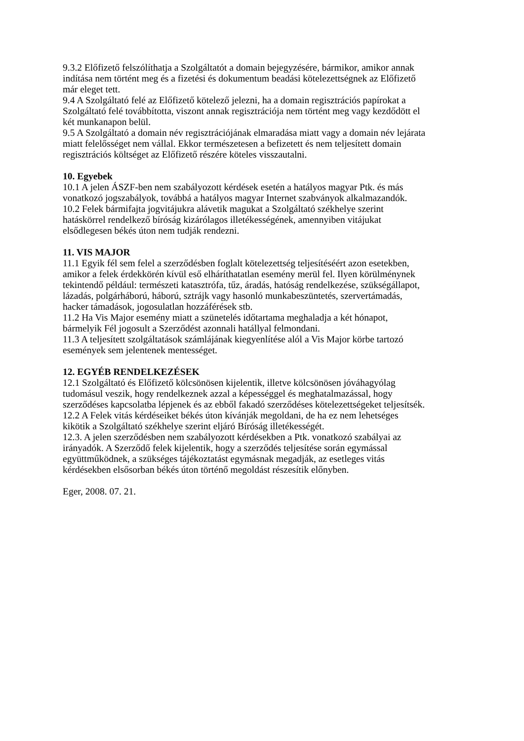9.3.2 Előfizető felszólíthatja a Szolgáltatót a domain bejegyzésére, bármikor, amikor annak
indítása nem történt meg és a fizetési és dokumentum beadási kötelezettségnek az Előfizető
már eleget tett.
9.4 A Szolgáltató felé az Előfizető kötelező jelezni, ha a domain regisztrációs papírokat a
Szolgáltató felé továbbította, viszont annak regisztrációja nem történt meg vagy kezdődött el
két munkanapon belül.
9.5 A Szolgáltató a domain név regisztrációjának elmaradása miatt vagy a domain név lejárata
miatt felelősséget nem vállal. Ekkor természetesen a befizetett és nem teljesített domain
regisztrációs költséget az Előfizető részére köteles visszautalni.
10. Egyebek
10.1 A jelen ÁSZF-ben nem szabályozott kérdések esetén a hatályos magyar Ptk. és más
vonatkozó jogszabályok, továbbá a hatályos magyar Internet szabványok alkalmazandók.
10.2 Felek bármifajta jogvitájukra alávetik magukat a Szolgáltató székhelye szerint
hatáskörrel rendelkező bíróság kizárólagos illetékességének, amennyiben vitájukat
elsődlegesen békés úton nem tudják rendezni.
11. VIS MAJOR
11.1 Egyik fél sem felel a szerződésben foglalt kötelezettség teljesítéséért azon esetekben,
amikor a felek érdekkörén kívül eső elháríthatatlan esemény merül fel. Ilyen körülménynek
tekintendő például: természeti katasztrófa, tűz, áradás, hatóság rendelkezése, szükségállapot,
lázadás, polgárháború, háború, sztrájk vagy hasonló munkabeszüntetés, szervertámadás,
hacker támadások, jogosulatlan hozzáférések stb.
11.2 Ha Vis Major esemény miatt a szünetelés időtartama meghaladja a két hónapot,
bármelyik Fél jogosult a Szerződést azonnali hatállyal felmondani.
11.3 A teljesített szolgáltatások számlájának kiegyenlítése alól a Vis Major körbe tartozó
események sem jelentenek mentességet.
12. EGYÉB RENDELKEZÉSEK
12.1 Szolgáltató és Előfizető kölcsönösen kijelentik, illetve kölcsönösen jóváhagyólag
tudomásul veszik, hogy rendelkeznek azzal a képességgel és meghatalmazással, hogy
szerződéses kapcsolatba lépjenek és az ebből fakadó szerződéses kötelezettségeket teljesítsék.
12.2 A Felek vitás kérdéseiket békés úton kívánják megoldani, de ha ez nem lehetséges
kikötik a Szolgáltató székhelye szerint eljáró Bíróság illetékességét.
12.3. A jelen szerződésben nem szabályozott kérdésekben a Ptk. vonatkozó szabályai az
irányadók. A Szerződő felek kijelentik, hogy a szerződés teljesítése során egymással
együttműködnek, a szükséges tájékoztatást egymásnak megadják, az esetleges vitás
kérdésekben elsősorban békés úton történő megoldást részesítik előnyben.
Eger, 2008. 07. 21.